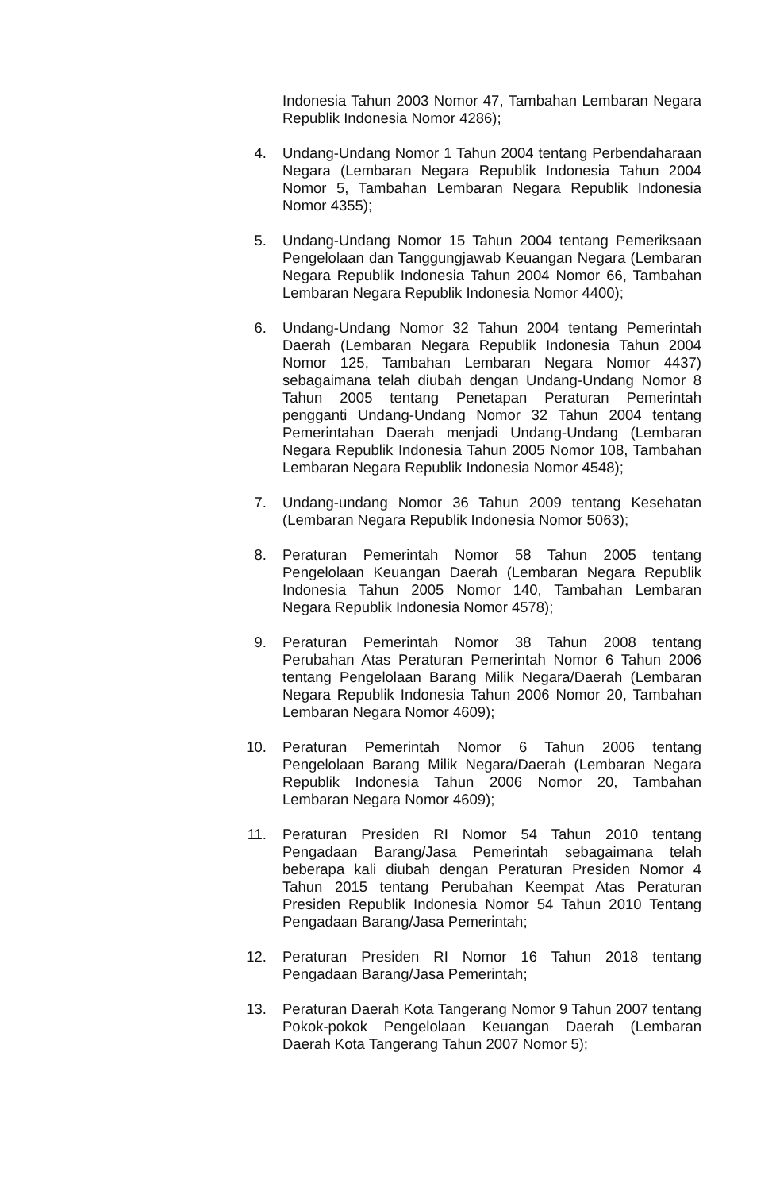Indonesia Tahun 2003 Nomor 47, Tambahan Lembaran Negara Republik Indonesia Nomor 4286);
4. Undang-Undang Nomor 1 Tahun 2004 tentang Perbendaharaan Negara (Lembaran Negara Republik Indonesia Tahun 2004 Nomor 5, Tambahan Lembaran Negara Republik Indonesia Nomor 4355);
5. Undang-Undang Nomor 15 Tahun 2004 tentang Pemeriksaan Pengelolaan dan Tanggungjawab Keuangan Negara (Lembaran Negara Republik Indonesia Tahun 2004 Nomor 66, Tambahan Lembaran Negara Republik Indonesia Nomor 4400);
6. Undang-Undang Nomor 32 Tahun 2004 tentang Pemerintah Daerah (Lembaran Negara Republik Indonesia Tahun 2004 Nomor 125, Tambahan Lembaran Negara Nomor 4437) sebagaimana telah diubah dengan Undang-Undang Nomor 8 Tahun 2005 tentang Penetapan Peraturan Pemerintah pengganti Undang-Undang Nomor 32 Tahun 2004 tentang Pemerintahan Daerah menjadi Undang-Undang (Lembaran Negara Republik Indonesia Tahun 2005 Nomor 108, Tambahan Lembaran Negara Republik Indonesia Nomor 4548);
7. Undang-undang Nomor 36 Tahun 2009 tentang Kesehatan (Lembaran Negara Republik Indonesia Nomor 5063);
8. Peraturan Pemerintah Nomor 58 Tahun 2005 tentang Pengelolaan Keuangan Daerah (Lembaran Negara Republik Indonesia Tahun 2005 Nomor 140, Tambahan Lembaran Negara Republik Indonesia Nomor 4578);
9. Peraturan Pemerintah Nomor 38 Tahun 2008 tentang Perubahan Atas Peraturan Pemerintah Nomor 6 Tahun 2006 tentang Pengelolaan Barang Milik Negara/Daerah (Lembaran Negara Republik Indonesia Tahun 2006 Nomor 20, Tambahan Lembaran Negara Nomor 4609);
10. Peraturan Pemerintah Nomor 6 Tahun 2006 tentang Pengelolaan Barang Milik Negara/Daerah (Lembaran Negara Republik Indonesia Tahun 2006 Nomor 20, Tambahan Lembaran Negara Nomor 4609);
11. Peraturan Presiden RI Nomor 54 Tahun 2010 tentang Pengadaan Barang/Jasa Pemerintah sebagaimana telah beberapa kali diubah dengan Peraturan Presiden Nomor 4 Tahun 2015 tentang Perubahan Keempat Atas Peraturan Presiden Republik Indonesia Nomor 54 Tahun 2010 Tentang Pengadaan Barang/Jasa Pemerintah;
12. Peraturan Presiden RI Nomor 16 Tahun 2018 tentang Pengadaan Barang/Jasa Pemerintah;
13. Peraturan Daerah Kota Tangerang Nomor 9 Tahun 2007 tentang Pokok-pokok Pengelolaan Keuangan Daerah (Lembaran Daerah Kota Tangerang Tahun 2007 Nomor 5);